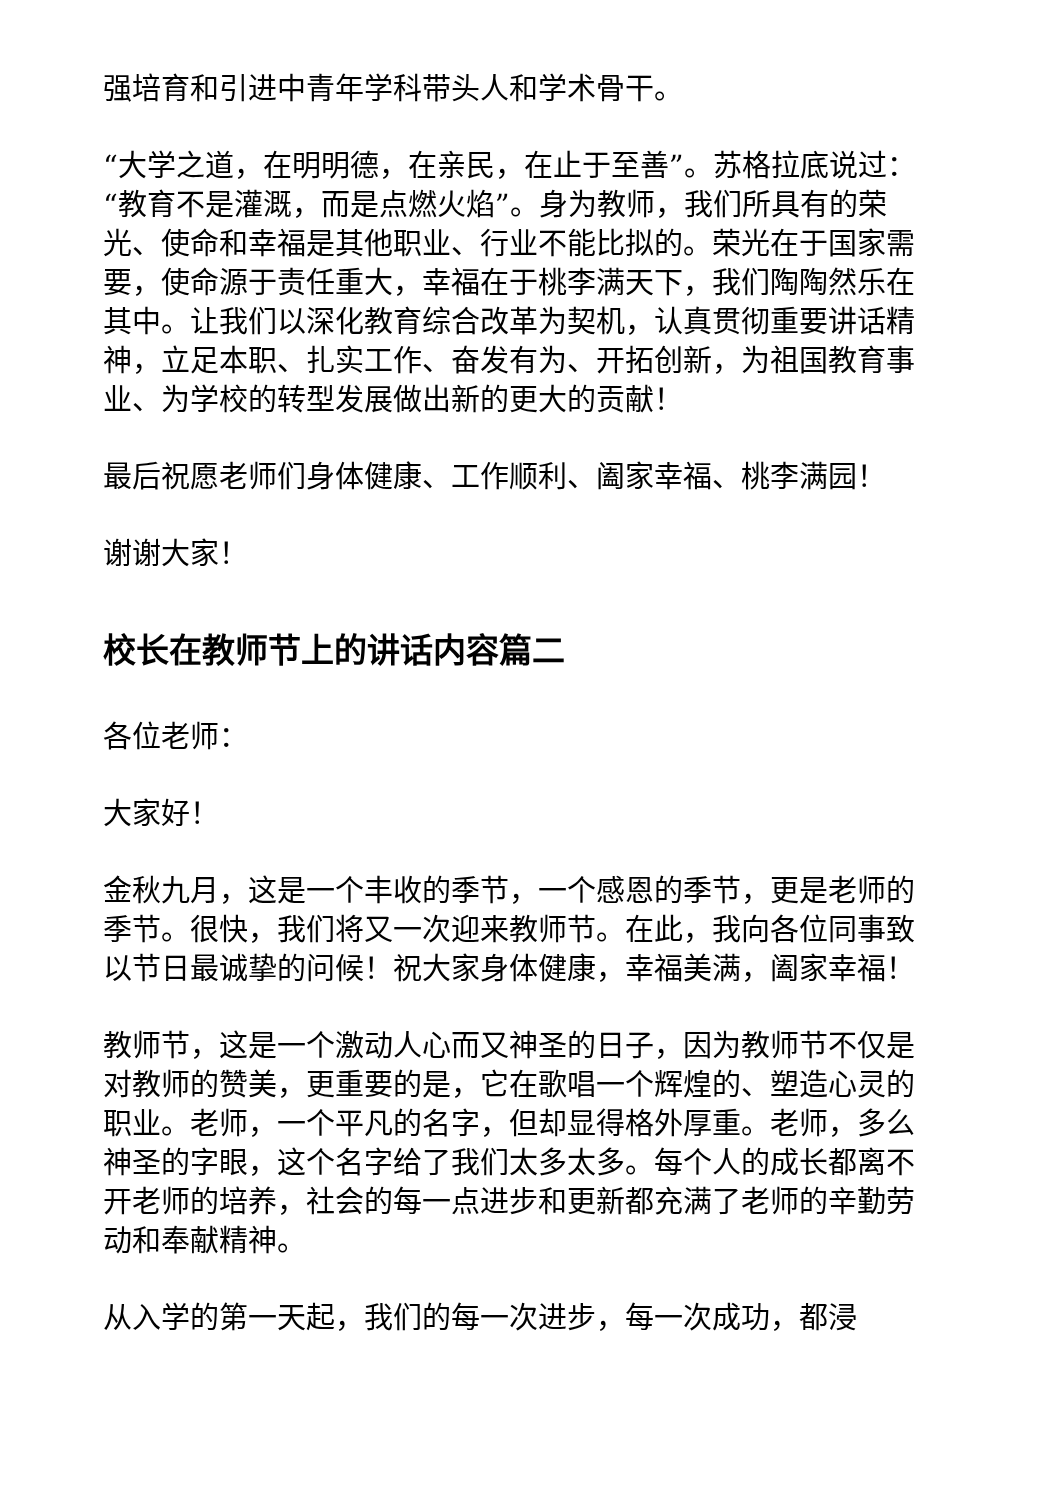强培育和引进中青年学科带头人和学术骨干。
“大学之道，在明明德，在亲民，在止于至善”。苏格拉底说过：“教育不是灌溉，而是点燃火焰”。身为教师，我们所具有的荣光、使命和幸福是其他职业、行业不能比拟的。荣光在于国家需要，使命源于责任重大，幸福在于桃李满天下，我们陶陶然乐在其中。让我们以深化教育综合改革为契机，认真贯彻重要讲话精神，立足本职、扎实工作、奋发有为、开拓创新，为祖国教育事业、为学校的转型发展做出新的更大的贡献！
最后祝愿老师们身体健康、工作顺利、阖家幸福、桃李满园！
谢谢大家！
校长在教师节上的讲话内容篇二
各位老师：
大家好！
金秋九月，这是一个丰收的季节，一个感恩的季节，更是老师的季节。很快，我们将又一次迎来教师节。在此，我向各位同事致以节日最诚挚的问候！祝大家身体健康，幸福美满，阖家幸福！
教师节，这是一个激动人心而又神圣的日子，因为教师节不仅是对教师的赞美，更重要的是，它在歌唱一个辉煌的、塑造心灵的职业。老师，一个平凡的名字，但却显得格外厚重。老师，多么神圣的字眼，这个名字给了我们太多太多。每个人的成长都离不开老师的培养，社会的每一点进步和更新都充满了老师的辛勤劳动和奉献精神。
从入学的第一天起，我们的每一次进步，每一次成功，都浸